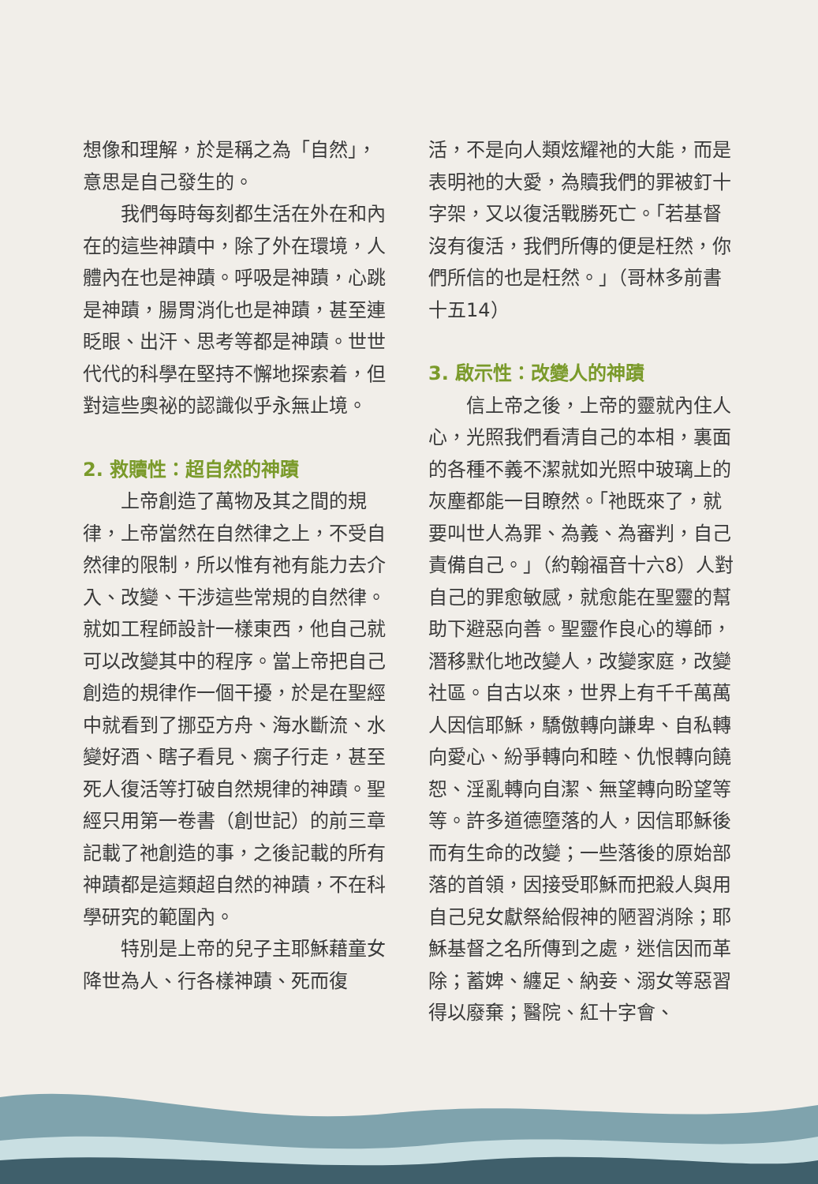想像和理解，於是稱之為「自然」，意思是自己發生的。
我們每時每刻都生活在外在和內在的這些神蹟中，除了外在環境，人體內在也是神蹟。呼吸是神蹟，心跳是神蹟，腸胃消化也是神蹟，甚至連眨眼、出汗、思考等都是神蹟。世世代代的科學在堅持不懈地探索着，但對這些奧祕的認識似乎永無止境。
2. 救贖性：超自然的神蹟
上帝創造了萬物及其之間的規律，上帝當然在自然律之上，不受自然律的限制，所以惟有祂有能力去介入、改變、干涉這些常規的自然律。就如工程師設計一樣東西，他自己就可以改變其中的程序。當上帝把自己創造的規律作一個干擾，於是在聖經中就看到了挪亞方舟、海水斷流、水變好酒、瞎子看見、瘸子行走，甚至死人復活等打破自然規律的神蹟。聖經只用第一卷書（創世記）的前三章記載了祂創造的事，之後記載的所有神蹟都是這類超自然的神蹟，不在科學研究的範圍內。
特別是上帝的兒子主耶穌藉童女降世為人、行各樣神蹟、死而復
活，不是向人類炫耀祂的大能，而是表明祂的大愛，為贖我們的罪被釘十字架，又以復活戰勝死亡。「若基督沒有復活，我們所傳的便是枉然，你們所信的也是枉然。」（哥林多前書十五14）
3. 啟示性：改變人的神蹟
信上帝之後，上帝的靈就內住人心，光照我們看清自己的本相，裏面的各種不義不潔就如光照中玻璃上的灰塵都能一目瞭然。「祂既來了，就要叫世人為罪、為義、為審判，自己責備自己。」（約翰福音十六8）人對自己的罪愈敏感，就愈能在聖靈的幫助下避惡向善。聖靈作良心的導師，潛移默化地改變人，改變家庭，改變社區。自古以來，世界上有千千萬萬人因信耶穌，驕傲轉向謙卑、自私轉向愛心、紛爭轉向和睦、仇恨轉向饒恕、淫亂轉向自潔、無望轉向盼望等等。許多道德墮落的人，因信耶穌後而有生命的改變；一些落後的原始部落的首領，因接受耶穌而把殺人與用自己兒女獻祭給假神的陋習消除；耶穌基督之名所傳到之處，迷信因而革除；蓄婢、纏足、納妾、溺女等惡習得以廢棄；醫院、紅十字會、